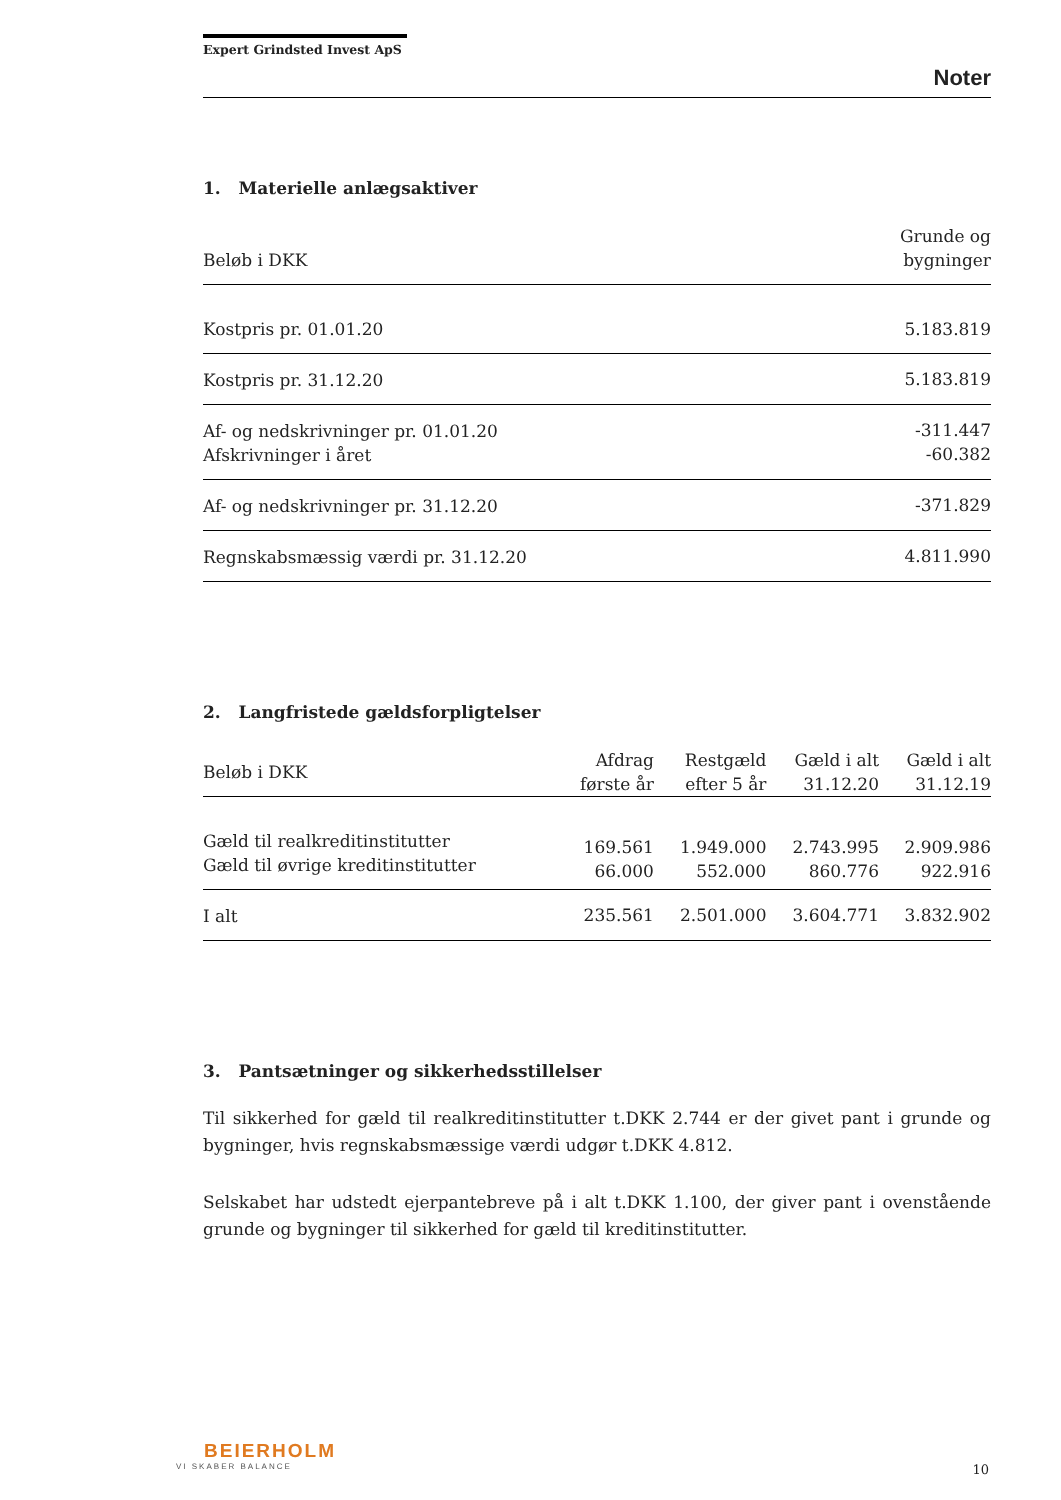Expert Grindsted Invest ApS
Noter
1. Materielle anlægsaktiver
| Beløb i DKK | Grunde og bygninger |
| --- | --- |
| Kostpris pr. 01.01.20 | 5.183.819 |
| Kostpris pr. 31.12.20 | 5.183.819 |
| Af- og nedskrivninger pr. 01.01.20 Afskrivninger i året | -311.447 -60.382 |
| Af- og nedskrivninger pr. 31.12.20 | -371.829 |
| Regnskabsmæssig værdi pr. 31.12.20 | 4.811.990 |
2. Langfristede gældsforpligtelser
| Beløb i DKK | Afdrag første år | Restgæld efter 5 år | Gæld i alt 31.12.20 | Gæld i alt 31.12.19 |
| --- | --- | --- | --- | --- |
| Gæld til realkreditinstitutter Gæld til øvrige kreditinstitutter | 169.561 66.000 | 1.949.000 552.000 | 2.743.995 860.776 | 2.909.986 922.916 |
| I alt | 235.561 | 2.501.000 | 3.604.771 | 3.832.902 |
3. Pantsætninger og sikkerhedsstillelser
Til sikkerhed for gæld til realkreditinstitutter t.DKK 2.744 er der givet pant i grunde og bygninger, hvis regnskabsmæssige værdi udgør t.DKK 4.812.
Selskabet har udstedt ejerpantebreve på i alt t.DKK 1.100, der giver pant i ovenstående grunde og bygninger til sikkerhed for gæld til kreditinstitutter.
BEIERHOLM
VI SKABER BALANCE
10